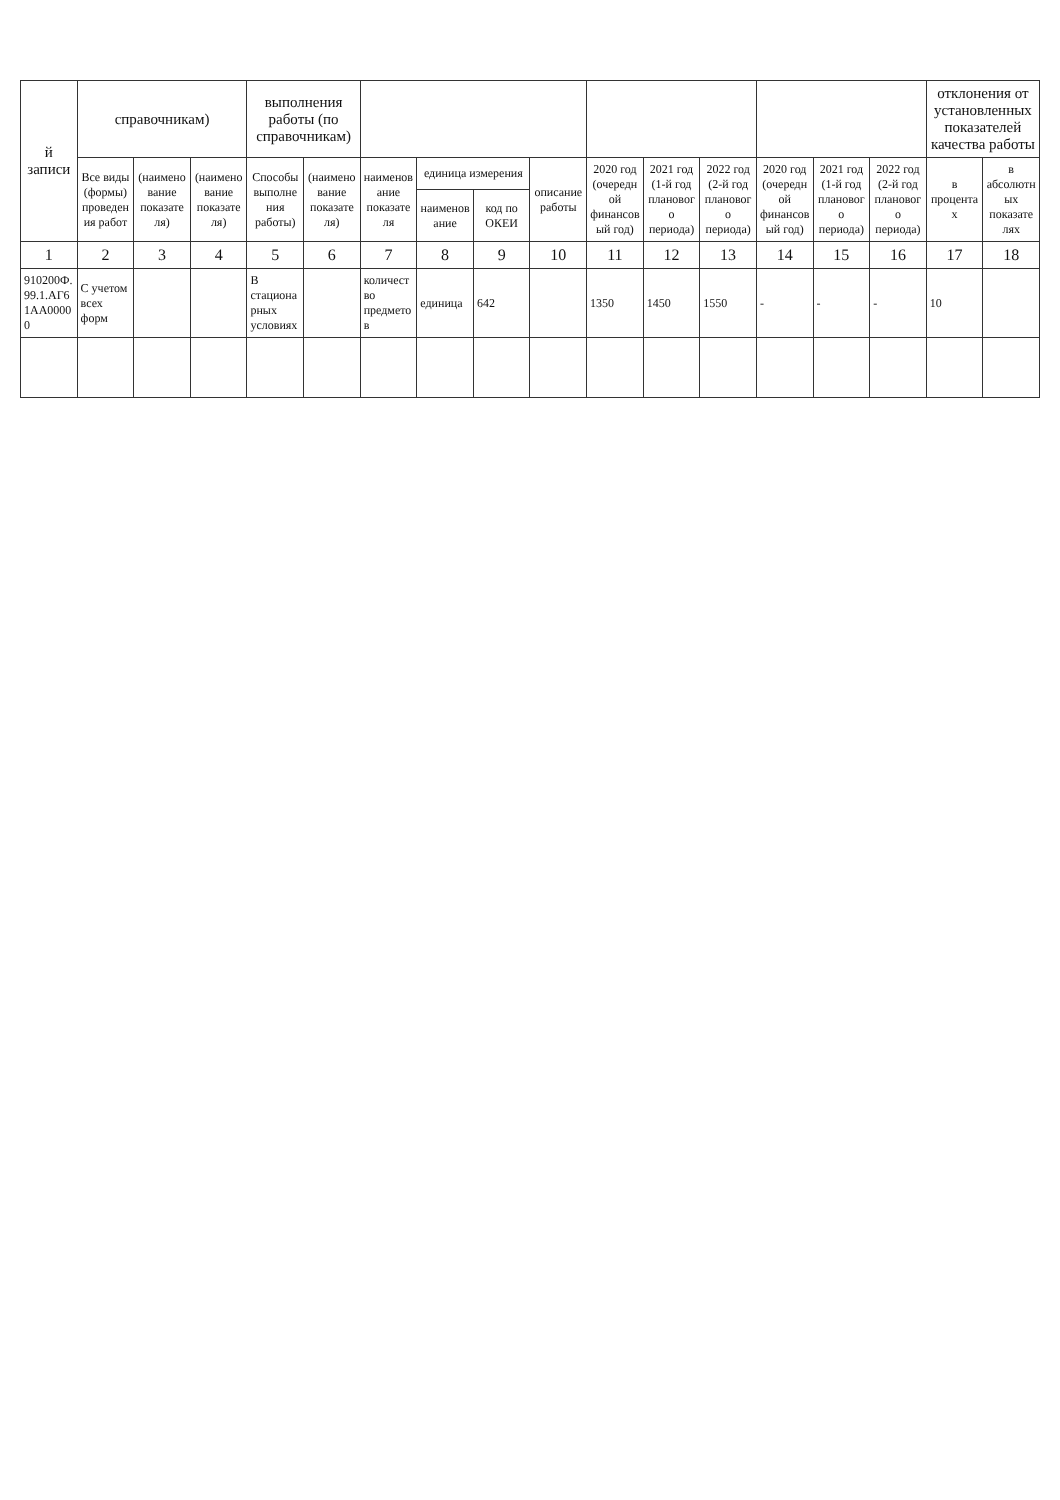| й записи | справочникам) | | | выполнения работы (по справочникам) | | | | | | | | | | | | отклонения от установленных показателей качества работы | |
| --- | --- | --- | --- | --- | --- | --- | --- | --- | --- | --- | --- | --- | --- | --- | --- | --- | --- |
| | Все виды (формы) проведения работ | (наименование показателя) | (наименование показателя) | Способы выполнения работы) | (наименование показателя) | наименование показателя | единица измерения | | описание работы | 2020 год (очередной финансовый год) | 2021 год (1-й год планового периода) | 2022 год (2-й год планового периода) | 2020 год (очередной финансовый год) | 2021 год (1-й год планового периода) | 2022 год (2-й год планового периода) | в процентах | в абсолютных показателях |
| | | | | | | | наименование | код по ОКЕИ | | | | | | | | | |
| 1 | 2 | 3 | 4 | 5 | 6 | 7 | 8 | 9 | 10 | 11 | 12 | 13 | 14 | 15 | 16 | 17 | 18 |
| 910200Ф.99.1.АГ61АА00000 | С учетом всех форм | | | В стационарных условиях | | количество предметов | единица | 642 | | 1350 | 1450 | 1550 | - | - | - | 10 | |